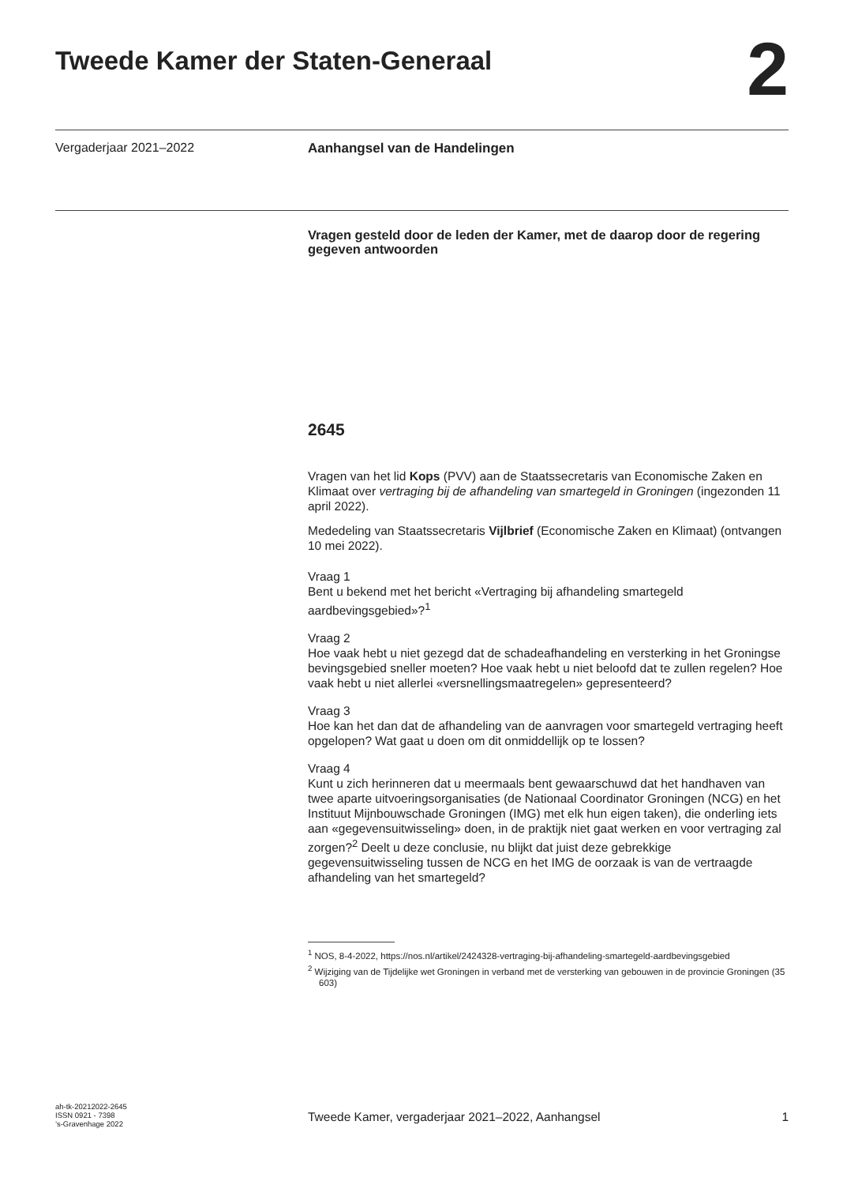Tweede Kamer der Staten-Generaal
2
Vergaderjaar 2021–2022 Aanhangsel van de Handelingen
Vragen gesteld door de leden der Kamer, met de daarop door de regering gegeven antwoorden
2645
Vragen van het lid Kops (PVV) aan de Staatssecretaris van Economische Zaken en Klimaat over vertraging bij de afhandeling van smartegeld in Groningen (ingezonden 11 april 2022).
Mededeling van Staatssecretaris Vijlbrief (Economische Zaken en Klimaat) (ontvangen 10 mei 2022).
Vraag 1
Bent u bekend met het bericht «Vertraging bij afhandeling smartegeld aardbevingsgebied»?<sup>1</sup>
Vraag 2
Hoe vaak hebt u niet gezegd dat de schadeafhandeling en versterking in het Groningse bevingsgebied sneller moeten? Hoe vaak hebt u niet beloofd dat te zullen regelen? Hoe vaak hebt u niet allerlei «versnellingsmaatregelen» gepresenteerd?
Vraag 3
Hoe kan het dan dat de afhandeling van de aanvragen voor smartegeld vertraging heeft opgelopen? Wat gaat u doen om dit onmiddellijk op te lossen?
Vraag 4
Kunt u zich herinneren dat u meermaals bent gewaarschuwd dat het handhaven van twee aparte uitvoeringsorganisaties (de Nationaal Coordinator Groningen (NCG) en het Instituut Mijnbouwschade Groningen (IMG) met elk hun eigen taken), die onderling iets aan «gegevensuitwisseling» doen, in de praktijk niet gaat werken en voor vertraging zal zorgen?<sup>2</sup> Deelt u deze conclusie, nu blijkt dat juist deze gebrekkige gegevensuitwisseling tussen de NCG en het IMG de oorzaak is van de vertraagde afhandeling van het smartegeld?
<sup>1</sup> NOS, 8-4-2022, https://nos.nl/artikel/2424328-vertraging-bij-afhandeling-smartegeld-aardbevingsgebied
<sup>2</sup> Wijziging van de Tijdelijke wet Groningen in verband met de versterking van gebouwen in de provincie Groningen (35 603)
ah-tk-20212022-2645
ISSN 0921 - 7398
’s-Gravenhage 2022
Tweede Kamer, vergaderjaar 2021–2022, Aanhangsel 1